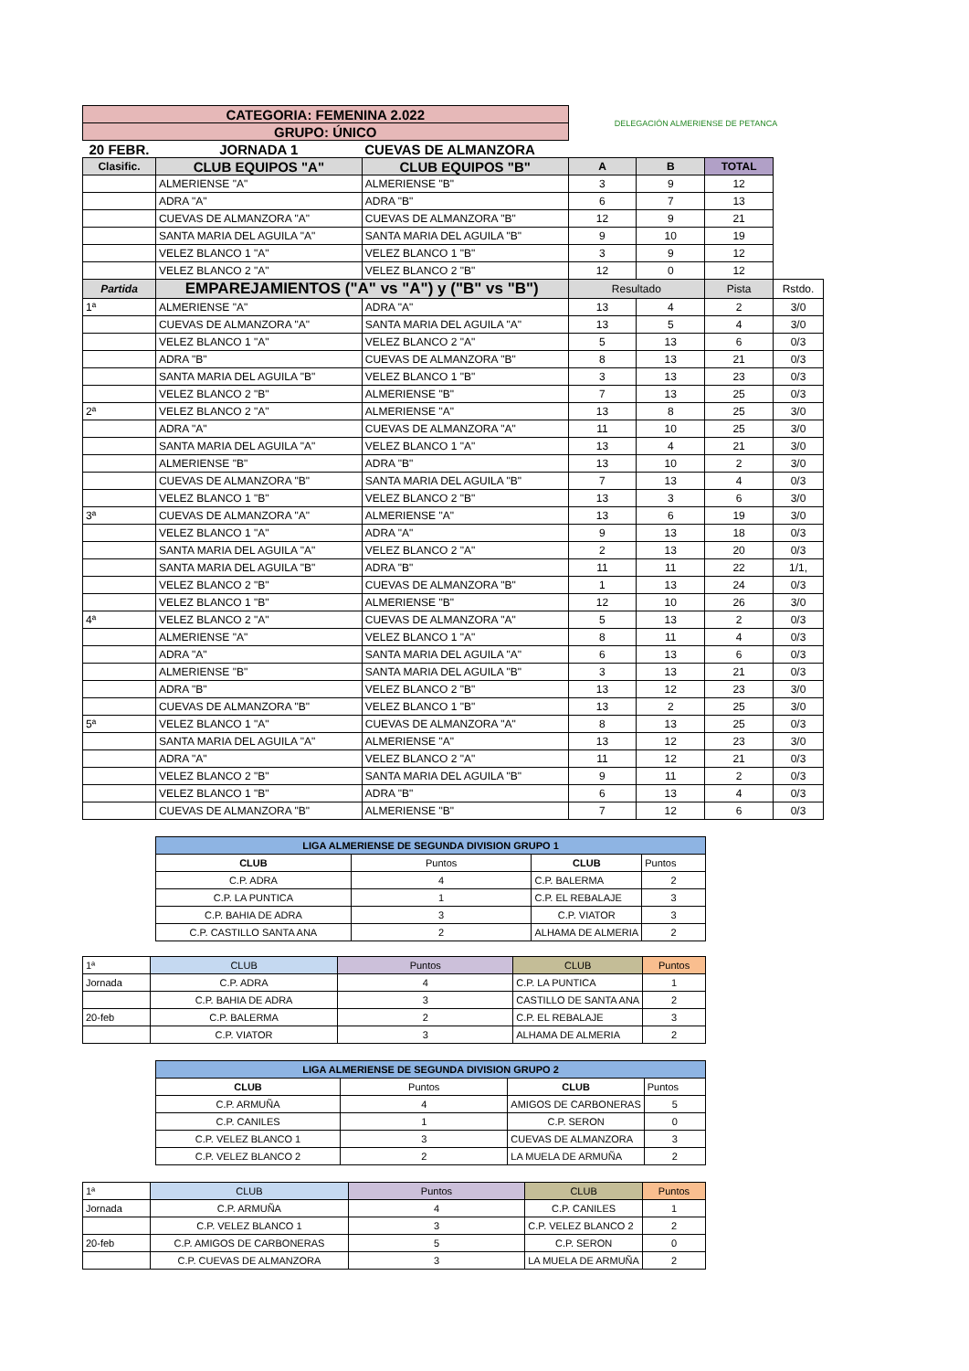| CATEGORIA: FEMENINA 2.022 | | | DELEGACIÓN ALMERIENSE DE PETANCA | | | |
| GRUPO: ÚNICO | | | | | | |
| 20 FEBR. | JORNADA 1 | CUEVAS DE ALMANZORA | | | | |
| Clasific. | CLUB EQUIPOS "A" | CLUB EQUIPOS "B" | A | B | TOTAL | |
| | ALMERIENSE "A" | ALMERIENSE "B" | 3 | 9 | 12 | |
| | ADRA "A" | ADRA "B" | 6 | 7 | 13 | |
| | CUEVAS DE ALMANZORA "A" | CUEVAS DE ALMANZORA "B" | 12 | 9 | 21 | |
| | SANTA MARIA DEL AGUILA "A" | SANTA MARIA DEL AGUILA "B" | 9 | 10 | 19 | |
| | VELEZ BLANCO 1 "A" | VELEZ BLANCO 1 "B" | 3 | 9 | 12 | |
| | VELEZ BLANCO 2 "A" | VELEZ BLANCO 2 "B" | 12 | 0 | 12 | |
| Partida | EMPAREJAMIENTOS ("A" vs "A") y ("B" vs "B") | | Resultado | | Pista | Rstdo. |
| 1ª | ALMERIENSE "A" | ADRA "A" | 13 | 4 | 2 | 3/0 |
| | CUEVAS DE ALMANZORA "A" | SANTA MARIA DEL AGUILA "A" | 13 | 5 | 4 | 3/0 |
| | VELEZ BLANCO 1 "A" | VELEZ BLANCO 2 "A" | 5 | 13 | 6 | 0/3 |
| | ADRA "B" | CUEVAS DE ALMANZORA "B" | 8 | 13 | 21 | 0/3 |
| | SANTA MARIA DEL AGUILA "B" | VELEZ BLANCO 1 "B" | 3 | 13 | 23 | 0/3 |
| | VELEZ BLANCO 2 "B" | ALMERIENSE "B" | 7 | 13 | 25 | 0/3 |
| 2ª | VELEZ BLANCO 2 "A" | ALMERIENSE "A" | 13 | 8 | 25 | 3/0 |
| | ADRA "A" | CUEVAS DE ALMANZORA "A" | 11 | 10 | 25 | 3/0 |
| | SANTA MARIA DEL AGUILA "A" | VELEZ BLANCO 1 "A" | 13 | 4 | 21 | 3/0 |
| | ALMERIENSE "B" | ADRA "B" | 13 | 10 | 2 | 3/0 |
| | CUEVAS DE ALMANZORA "B" | SANTA MARIA DEL AGUILA "B" | 7 | 13 | 4 | 0/3 |
| | VELEZ BLANCO 1 "B" | VELEZ BLANCO 2 "B" | 13 | 3 | 6 | 3/0 |
| 3ª | CUEVAS DE ALMANZORA "A" | ALMERIENSE "A" | 13 | 6 | 19 | 3/0 |
| | VELEZ BLANCO 1 "A" | ADRA "A" | 9 | 13 | 18 | 0/3 |
| | SANTA MARIA DEL AGUILA "A" | VELEZ BLANCO 2 "A" | 2 | 13 | 20 | 0/3 |
| | SANTA MARIA DEL AGUILA "B" | ADRA "B" | 11 | 11 | 22 | 1/1, |
| | VELEZ BLANCO 2 "B" | CUEVAS DE ALMANZORA "B" | 1 | 13 | 24 | 0/3 |
| | VELEZ BLANCO 1 "B" | ALMERIENSE "B" | 12 | 10 | 26 | 3/0 |
| 4ª | VELEZ BLANCO 2 "A" | CUEVAS DE ALMANZORA "A" | 5 | 13 | 2 | 0/3 |
| | ALMERIENSE "A" | VELEZ BLANCO 1 "A" | 8 | 11 | 4 | 0/3 |
| | ADRA "A" | SANTA MARIA DEL AGUILA "A" | 6 | 13 | 6 | 0/3 |
| | ALMERIENSE "B" | SANTA MARIA DEL AGUILA "B" | 3 | 13 | 21 | 0/3 |
| | ADRA "B" | VELEZ BLANCO 2 "B" | 13 | 12 | 23 | 3/0 |
| | CUEVAS DE ALMANZORA "B" | VELEZ BLANCO 1 "B" | 13 | 2 | 25 | 3/0 |
| 5ª | VELEZ BLANCO 1 "A" | CUEVAS DE ALMANZORA "A" | 8 | 13 | 25 | 0/3 |
| | SANTA MARIA DEL AGUILA "A" | ALMERIENSE "A" | 13 | 12 | 23 | 3/0 |
| | ADRA "A" | VELEZ BLANCO 2 "A" | 11 | 12 | 21 | 0/3 |
| | VELEZ BLANCO 2 "B" | SANTA MARIA DEL AGUILA "B" | 9 | 11 | 2 | 0/3 |
| | VELEZ BLANCO 1 "B" | ADRA "B" | 6 | 13 | 4 | 0/3 |
| | CUEVAS DE ALMANZORA "B" | ALMERIENSE "B" | 7 | 12 | 6 | 0/3 |
| LIGA ALMERIENSE DE SEGUNDA DIVISION GRUPO 1 | | | |
| CLUB | Puntos | CLUB | Puntos |
| C.P. ADRA | 4 | C.P. BALERMA | 2 |
| C.P. LA PUNTICA | 1 | C.P. EL REBALAJE | 3 |
| C.P. BAHIA DE ADRA | 3 | C.P. VIATOR | 3 |
| C.P. CASTILLO SANTA ANA | 2 | ALHAMA DE ALMERIA | 2 |
| 1ª | CLUB | Puntos | CLUB | Puntos |
| Jornada | C.P. ADRA | 4 | C.P. LA PUNTICA | 1 |
| | C.P. BAHIA DE ADRA | 3 | CASTILLO DE SANTA ANA | 2 |
| 20-feb | C.P. BALERMA | 2 | C.P. EL REBALAJE | 3 |
| | C.P. VIATOR | 3 | ALHAMA DE ALMERIA | 2 |
| LIGA ALMERIENSE DE SEGUNDA DIVISION GRUPO 2 | | | |
| CLUB | Puntos | CLUB | Puntos |
| C.P. ARMUÑA | 4 | AMIGOS DE CARBONERAS | 5 |
| C.P. CANILES | 1 | C.P. SERON | 0 |
| C.P. VELEZ BLANCO 1 | 3 | CUEVAS DE ALMANZORA | 3 |
| C.P. VELEZ BLANCO 2 | 2 | LA MUELA DE ARMUÑA | 2 |
| 1ª | CLUB | Puntos | CLUB | Puntos |
| Jornada | C.P. ARMUÑA | 4 | C.P. CANILES | 1 |
| | C.P. VELEZ BLANCO 1 | 3 | C.P. VELEZ BLANCO 2 | 2 |
| 20-feb | C.P. AMIGOS DE CARBONERAS | 5 | C.P. SERON | 0 |
| | C.P. CUEVAS DE ALMANZORA | 3 | LA MUELA DE ARMUÑA | 2 |